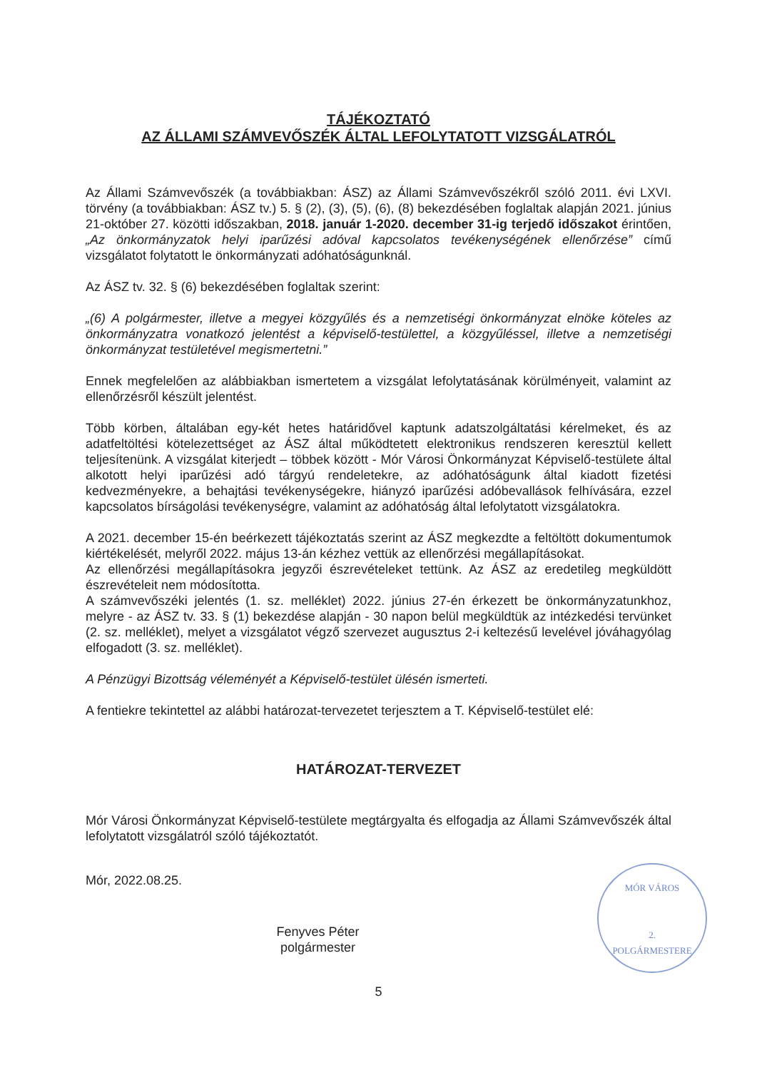TÁJÉKOZTATÓ
AZ ÁLLAMI SZÁMVEVŐSZÉK ÁLTAL LEFOLYTATOTT VIZSGÁLATRÓL
Az Állami Számvevőszék (a továbbiakban: ÁSZ) az Állami Számvevőszékről szóló 2011. évi LXVI. törvény (a továbbiakban: ÁSZ tv.) 5. § (2), (3), (5), (6), (8) bekezdésében foglaltak alapján 2021. június 21-október 27. közötti időszakban, 2018. január 1-2020. december 31-ig terjedő időszakot érintően, „Az önkormányzatok helyi iparűzési adóval kapcsolatos tevékenységének ellenőrzése” című vizsgálatot folytatott le önkormányzati adóhatóságunknál.
Az ÁSZ tv. 32. § (6) bekezdésében foglaltak szerint:
„(6) A polgármester, illetve a megyei közgyűlés és a nemzetiségi önkormányzat elnöke köteles az önkormányzatra vonatkozó jelentést a képviselő-testülettel, a közgyűléssel, illetve a nemzetiségi önkormányzat testületével megismertetni.”
Ennek megfelelően az alábbiakban ismertetem a vizsgálat lefolytatásának körülményeit, valamint az ellenőrzésről készült jelentést.
Több körben, általában egy-két hetes határidővel kaptunk adatszolgáltatási kérelmeket, és az adatfeltöltési kötelezettséget az ÁSZ által működtetett elektronikus rendszeren keresztül kellett teljesítenünk. A vizsgálat kiterjedt – többek között - Mór Városi Önkormányzat Képviselő-testülete által alkotott helyi iparűzési adó tárgyú rendeletekre, az adóhatóságunk által kiadott fizetési kedvezményekre, a behajtási tevékenységekre, hiányzó iparűzési adóbevallások felhívására, ezzel kapcsolatos bírságolási tevékenységre, valamint az adóhatóság által lefolytatott vizsgálatokra.
A 2021. december 15-én beérkezett tájékoztatás szerint az ÁSZ megkezdte a feltöltött dokumentumok kiértékelését, melyről 2022. május 13-án kézhez vettük az ellenőrzési megállapításokat.
Az ellenőrzési megállapításokra jegyzői észrevételeket tettünk. Az ÁSZ az eredetileg megküldött észrevételeit nem módosította.
A számvevőszéki jelentés (1. sz. melléklet) 2022. június 27-én érkezett be önkormányzatunkhoz, melyre - az ÁSZ tv. 33. § (1) bekezdése alapján - 30 napon belül megküldtük az intézkedési tervünket (2. sz. melléklet), melyet a vizsgálatot végző szervezet augusztus 2-i keltezésű levelével jóváhagyólag elfogadott (3. sz. melléklet).
A Pénzügyi Bizottság véleményét a Képviselő-testület ülésén ismerteti.
A fentiekre tekintettel az alábbi határozat-tervezetet terjesztem a T. Képviselő-testület elé:
HATÁROZAT-TERVEZET
Mór Városi Önkormányzat Képviselő-testülete megtárgyalta és elfogadja az Állami Számvevőszék által lefolytatott vizsgálatról szóló tájékoztatót.
Mór, 2022.08.25.
Fenyves Péter
polgármester
MÓR VÁROS
2.
POLGÁRMESTERE
5